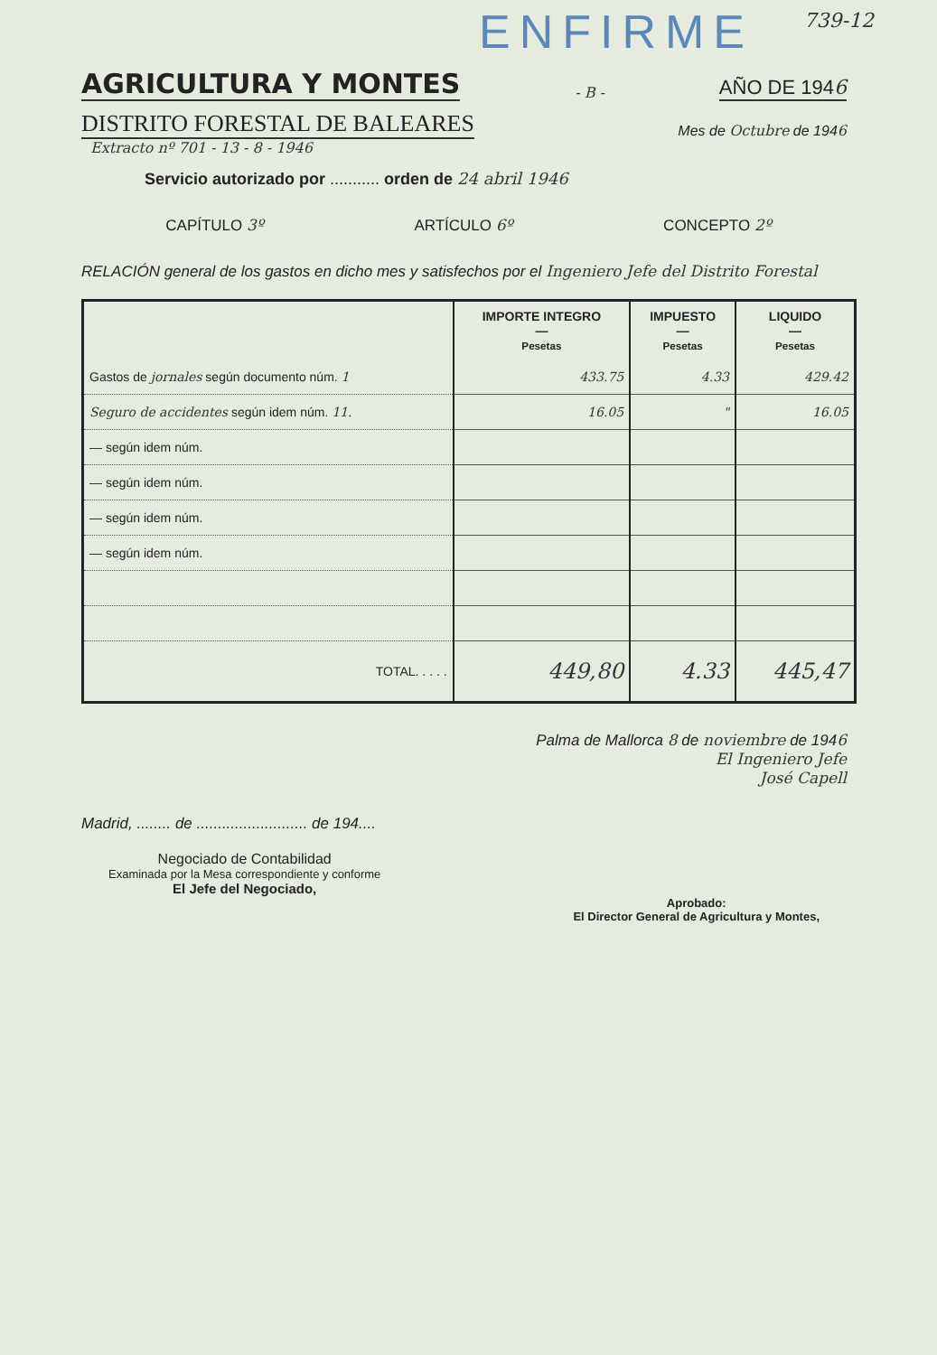ENFIRME
739-12
AGRICULTURA Y MONTES
- B - AÑO DE 1946
DISTRITO FORESTAL DE BALEARES Mes de Octubre de 1946
Extracto nº 701 - 13 - 8 - 1946
Servicio autorizado por ........... orden de 24 abril 1946
CAPÍTULO 3º ARTÍCULO 6º CONCEPTO 2º
RELACIÓN general de los gastos en dicho mes y satisfechos por el Ingeniero Jefe del Distrito Forestal
| | IMPORTE INTEGRO — Pesetas | IMPUESTO — Pesetas | LIQUIDO — Pesetas |
| --- | --- | --- | --- |
| Gastos de jornales según documento núm. 1 | 433.75 | 4.33 | 429.42 |
| Seguro de accidentes según idem núm. 11. | 16.05 | " | 16.05 |
| — según idem núm. | | | |
| — según idem núm. | | | |
| — según idem núm. | | | |
| — según idem núm. | | | |
| TOTAL. . . . . | 449,80 | 4.33 | 445,47 |
Palma de Mallorca 8 de noviembre de 1946
El Ingeniero Jefe
José Capell
Madrid, ........ de .......................... de 194....
Negociado de Contabilidad
Examinada por la Mesa correspondiente y conforme
El Jefe del Negociado,
Aprobado:
El Director General de Agricultura y Montes,